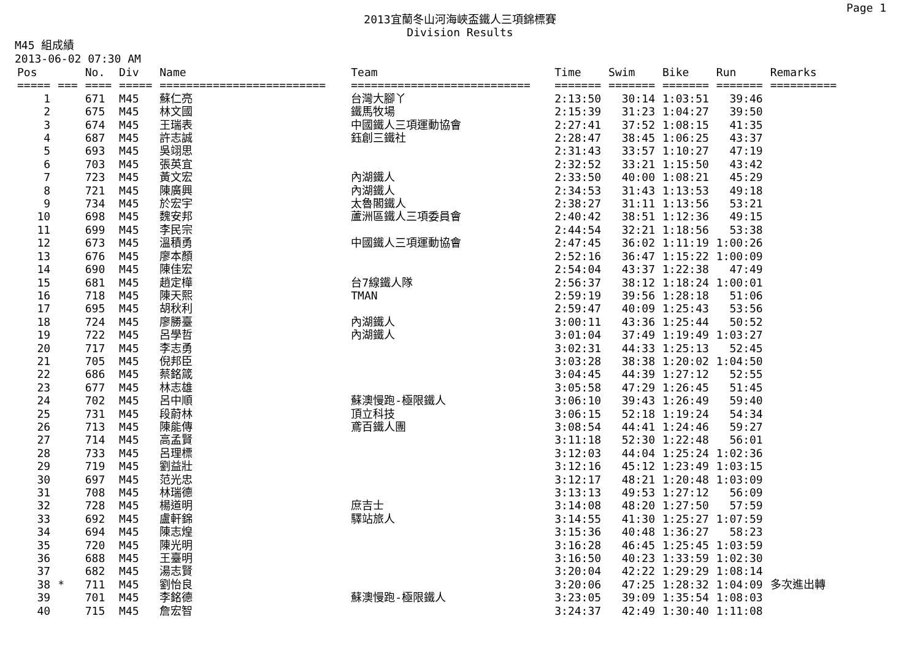Page 1
2013宜蘭冬山河海峽盃鐵人三項錦標賽
Division Results
M45 組成績
2013-06-02 07:30 AM
| Pos | | No. | Div | Name | Team | Time | Swim | Bike | Run | Remarks |
| --- | --- | --- | --- | --- | --- | --- | --- | --- | --- | --- |
| ===== | === | ==== | ===== | ========================= | =========================== | ======= | ======= | ======= | ======= | ========== |
| 1 | | 671 | M45 | 蘇仁亮 | 台灣大腳丫 | 2:13:50 | 30:14 | 1:03:51 | 39:46 | |
| 2 | | 675 | M45 | 林文國 | 鐵馬牧場 | 2:15:39 | 31:23 | 1:04:27 | 39:50 | |
| 3 | | 674 | M45 | 王瑞表 | 中國鐵人三項運動協會 | 2:27:41 | 37:52 | 1:08:15 | 41:35 | |
| 4 | | 687 | M45 | 許志誠 | 鈺創三鐵社 | 2:28:47 | 38:45 | 1:06:25 | 43:37 | |
| 5 | | 693 | M45 | 吳翊思 | | 2:31:43 | 33:57 | 1:10:27 | 47:19 | |
| 6 | | 703 | M45 | 張英宜 | | 2:32:52 | 33:21 | 1:15:50 | 43:42 | |
| 7 | | 723 | M45 | 黃文宏 | 內湖鐵人 | 2:33:50 | 40:00 | 1:08:21 | 45:29 | |
| 8 | | 721 | M45 | 陳廣興 | 內湖鐵人 | 2:34:53 | 31:43 | 1:13:53 | 49:18 | |
| 9 | | 734 | M45 | 於宏宇 | 太魯閣鐵人 | 2:38:27 | 31:11 | 1:13:56 | 53:21 | |
| 10 | | 698 | M45 | 魏安邦 | 蘆洲區鐵人三項委員會 | 2:40:42 | 38:51 | 1:12:36 | 49:15 | |
| 11 | | 699 | M45 | 李民宗 | | 2:44:54 | 32:21 | 1:18:56 | 53:38 | |
| 12 | | 673 | M45 | 溫積勇 | 中國鐵人三項運動協會 | 2:47:45 | 36:02 | 1:11:19 | 1:00:26 | |
| 13 | | 676 | M45 | 廖本顏 | | 2:52:16 | 36:47 | 1:15:22 | 1:00:09 | |
| 14 | | 690 | M45 | 陳佳宏 | | 2:54:04 | 43:37 | 1:22:38 | 47:49 | |
| 15 | | 681 | M45 | 趙定樺 | 台7線鐵人隊 | 2:56:37 | 38:12 | 1:18:24 | 1:00:01 | |
| 16 | | 718 | M45 | 陳天熙 | TMAN | 2:59:19 | 39:56 | 1:28:18 | 51:06 | |
| 17 | | 695 | M45 | 胡秋利 | | 2:59:47 | 40:09 | 1:25:43 | 53:56 | |
| 18 | | 724 | M45 | 廖勝臺 | 內湖鐵人 | 3:00:11 | 43:36 | 1:25:44 | 50:52 | |
| 19 | | 722 | M45 | 呂學哲 | 內湖鐵人 | 3:01:04 | 37:49 | 1:19:49 | 1:03:27 | |
| 20 | | 717 | M45 | 李志勇 | | 3:02:31 | 44:33 | 1:25:13 | 52:45 | |
| 21 | | 705 | M45 | 倪邦臣 | | 3:03:28 | 38:38 | 1:20:02 | 1:04:50 | |
| 22 | | 686 | M45 | 蔡銘箴 | | 3:04:45 | 44:39 | 1:27:12 | 52:55 | |
| 23 | | 677 | M45 | 林志雄 | | 3:05:58 | 47:29 | 1:26:45 | 51:45 | |
| 24 | | 702 | M45 | 呂中順 | 蘇澳慢跑-極限鐵人 | 3:06:10 | 39:43 | 1:26:49 | 59:40 | |
| 25 | | 731 | M45 | 段蔚林 | 頂立科技 | 3:06:15 | 52:18 | 1:19:24 | 54:34 | |
| 26 | | 713 | M45 | 陳能傳 | 鳶百鐵人團 | 3:08:54 | 44:41 | 1:24:46 | 59:27 | |
| 27 | | 714 | M45 | 高孟賢 | | 3:11:18 | 52:30 | 1:22:48 | 56:01 | |
| 28 | | 733 | M45 | 呂理標 | | 3:12:03 | 44:04 | 1:25:24 | 1:02:36 | |
| 29 | | 719 | M45 | 劉益壯 | | 3:12:16 | 45:12 | 1:23:49 | 1:03:15 | |
| 30 | | 697 | M45 | 范光忠 | | 3:12:17 | 48:21 | 1:20:48 | 1:03:09 | |
| 31 | | 708 | M45 | 林瑞德 | | 3:13:13 | 49:53 | 1:27:12 | 56:09 | |
| 32 | | 728 | M45 | 楊道明 | 庶吉士 | 3:14:08 | 48:20 | 1:27:50 | 57:59 | |
| 33 | | 692 | M45 | 盧軒錦 | 驛站旅人 | 3:14:55 | 41:30 | 1:25:27 | 1:07:59 | |
| 34 | | 694 | M45 | 陳志煌 | | 3:15:36 | 40:48 | 1:36:27 | 58:23 | |
| 35 | | 720 | M45 | 陳光明 | | 3:16:28 | 46:45 | 1:25:45 | 1:03:59 | |
| 36 | | 688 | M45 | 王臺明 | | 3:16:50 | 40:23 | 1:33:59 | 1:02:30 | |
| 37 | | 682 | M45 | 湯志賢 | | 3:20:04 | 42:22 | 1:29:29 | 1:08:14 | |
| 38 | * | 711 | M45 | 劉怡良 | | 3:20:06 | 47:25 | 1:28:32 | 1:04:09 | 多次進出轉 |
| 39 | | 701 | M45 | 李銘德 | 蘇澳慢跑-極限鐵人 | 3:23:05 | 39:09 | 1:35:54 | 1:08:03 | |
| 40 | | 715 | M45 | 詹宏智 | | 3:24:37 | 42:49 | 1:30:40 | 1:11:08 | |